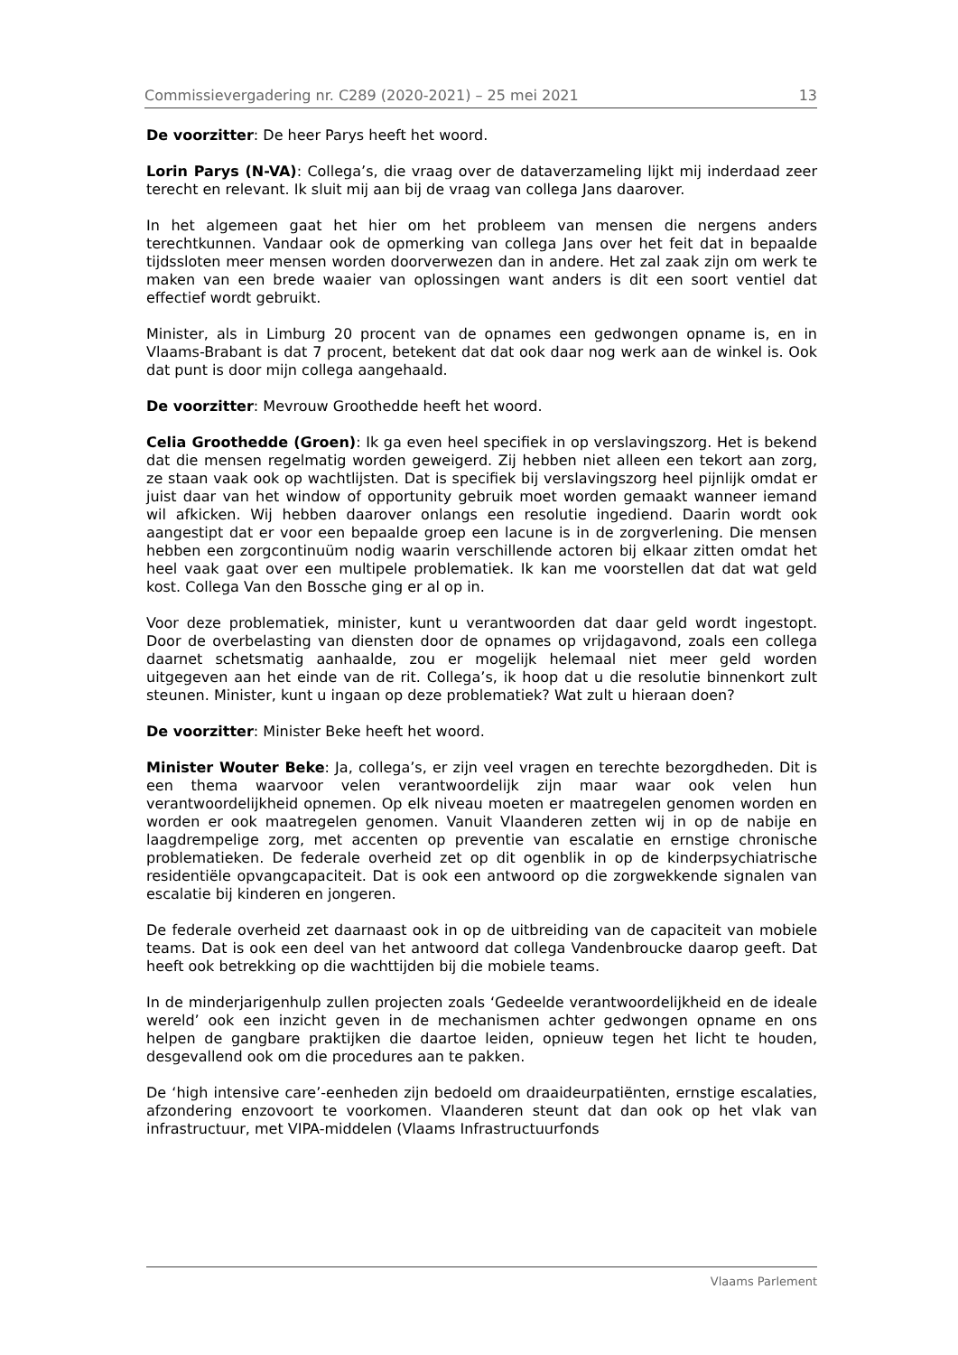Commissievergadering nr. C289 (2020-2021) – 25 mei 2021 13
De voorzitter: De heer Parys heeft het woord.
Lorin Parys (N-VA): Collega’s, die vraag over de dataverzameling lijkt mij inderdaad zeer terecht en relevant. Ik sluit mij aan bij de vraag van collega Jans daarover.
In het algemeen gaat het hier om het probleem van mensen die nergens anders terechtkunnen. Vandaar ook de opmerking van collega Jans over het feit dat in bepaalde tijdssloten meer mensen worden doorverwezen dan in andere. Het zal zaak zijn om werk te maken van een brede waaier van oplossingen want anders is dit een soort ventiel dat effectief wordt gebruikt.
Minister, als in Limburg 20 procent van de opnames een gedwongen opname is, en in Vlaams-Brabant is dat 7 procent, betekent dat dat ook daar nog werk aan de winkel is. Ook dat punt is door mijn collega aangehaald.
De voorzitter: Mevrouw Groothedde heeft het woord.
Celia Groothedde (Groen): Ik ga even heel specifiek in op verslavingszorg. Het is bekend dat die mensen regelmatig worden geweigerd. Zij hebben niet alleen een tekort aan zorg, ze staan vaak ook op wachtlijsten. Dat is specifiek bij verslavingszorg heel pijnlijk omdat er juist daar van het window of opportunity gebruik moet worden gemaakt wanneer iemand wil afkicken. Wij hebben daarover onlangs een resolutie ingediend. Daarin wordt ook aangestipt dat er voor een bepaalde groep een lacune is in de zorgverlening. Die mensen hebben een zorgcontinuüm nodig waarin verschillende actoren bij elkaar zitten omdat het heel vaak gaat over een multipele problematiek. Ik kan me voorstellen dat dat wat geld kost. Collega Van den Bossche ging er al op in.
Voor deze problematiek, minister, kunt u verantwoorden dat daar geld wordt ingestopt. Door de overbelasting van diensten door de opnames op vrijdagavond, zoals een collega daarnet schetsmatig aanhaalde, zou er mogelijk helemaal niet meer geld worden uitgegeven aan het einde van de rit. Collega’s, ik hoop dat u die resolutie binnenkort zult steunen. Minister, kunt u ingaan op deze problematiek? Wat zult u hieraan doen?
De voorzitter: Minister Beke heeft het woord.
Minister Wouter Beke: Ja, collega’s, er zijn veel vragen en terechte bezorgdheden. Dit is een thema waarvoor velen verantwoordelijk zijn maar waar ook velen hun verantwoordelijkheid opnemen. Op elk niveau moeten er maatregelen genomen worden en worden er ook maatregelen genomen. Vanuit Vlaanderen zetten wij in op de nabije en laagdrempelige zorg, met accenten op preventie van escalatie en ernstige chronische problematieken. De federale overheid zet op dit ogenblik in op de kinderpsychiatrische residentiële opvangcapaciteit. Dat is ook een antwoord op die zorgwekkende signalen van escalatie bij kinderen en jongeren.
De federale overheid zet daarnaast ook in op de uitbreiding van de capaciteit van mobiele teams. Dat is ook een deel van het antwoord dat collega Vandenbroucke daarop geeft. Dat heeft ook betrekking op die wachttijden bij die mobiele teams.
In de minderjarigenhulp zullen projecten zoals ‘Gedeelde verantwoordelijkheid en de ideale wereld’ ook een inzicht geven in de mechanismen achter gedwongen opname en ons helpen de gangbare praktijken die daartoe leiden, opnieuw tegen het licht te houden, desgevallend ook om die procedures aan te pakken.
De ‘high intensive care’-eenheden zijn bedoeld om draaideurpatiënten, ernstige escalaties, afzondering enzovoort te voorkomen. Vlaanderen steunt dat dan ook op het vlak van infrastructuur, met VIPA-middelen (Vlaams Infrastructuurfonds
Vlaams Parlement